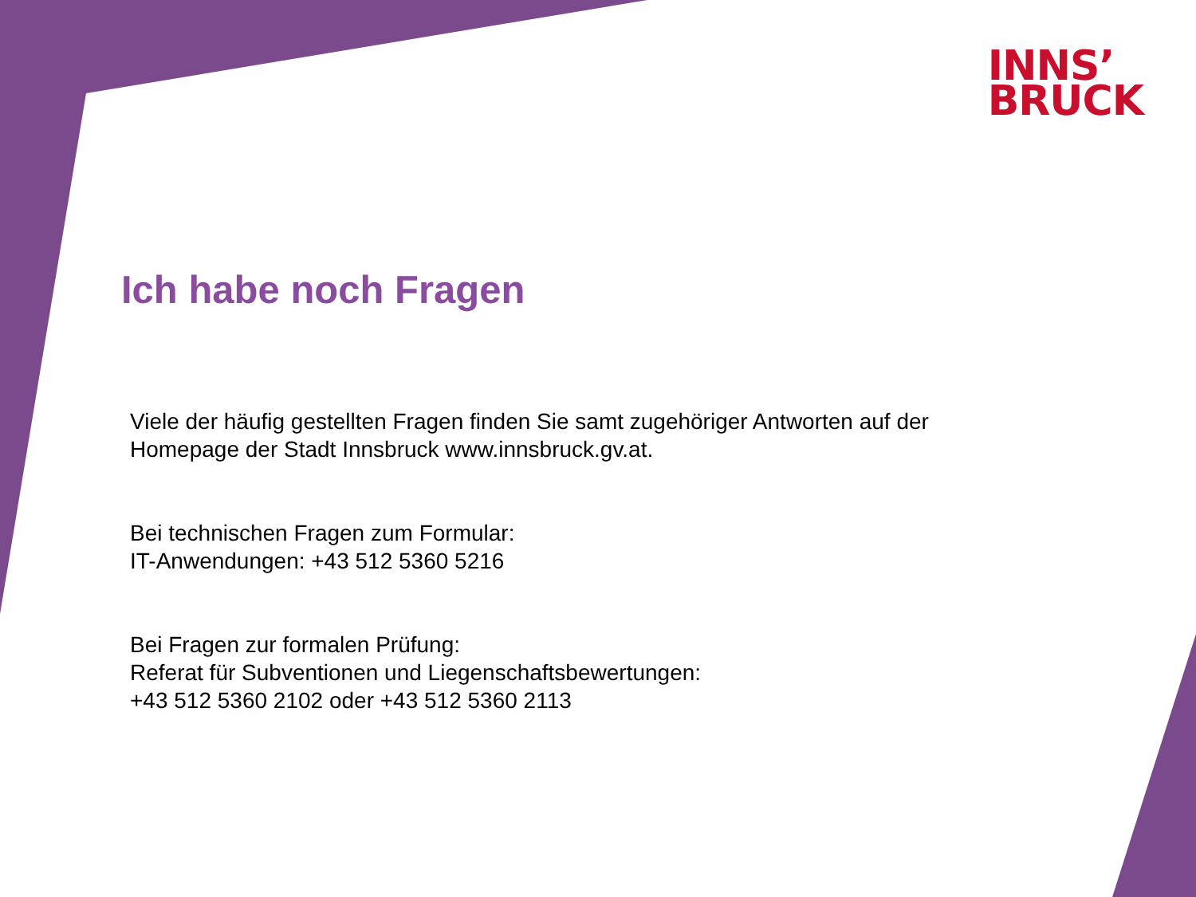INNS’
BRUCK
Ich habe noch Fragen
Viele der häufig gestellten Fragen finden Sie samt zugehöriger Antworten auf der
Homepage der Stadt Innsbruck www.innsbruck.gv.at.
Bei technischen Fragen zum Formular:
IT-Anwendungen: +43 512 5360 5216
Bei Fragen zur formalen Prüfung:
Referat für Subventionen und Liegenschaftsbewertungen:
+43 512 5360 2102 oder +43 512 5360 2113